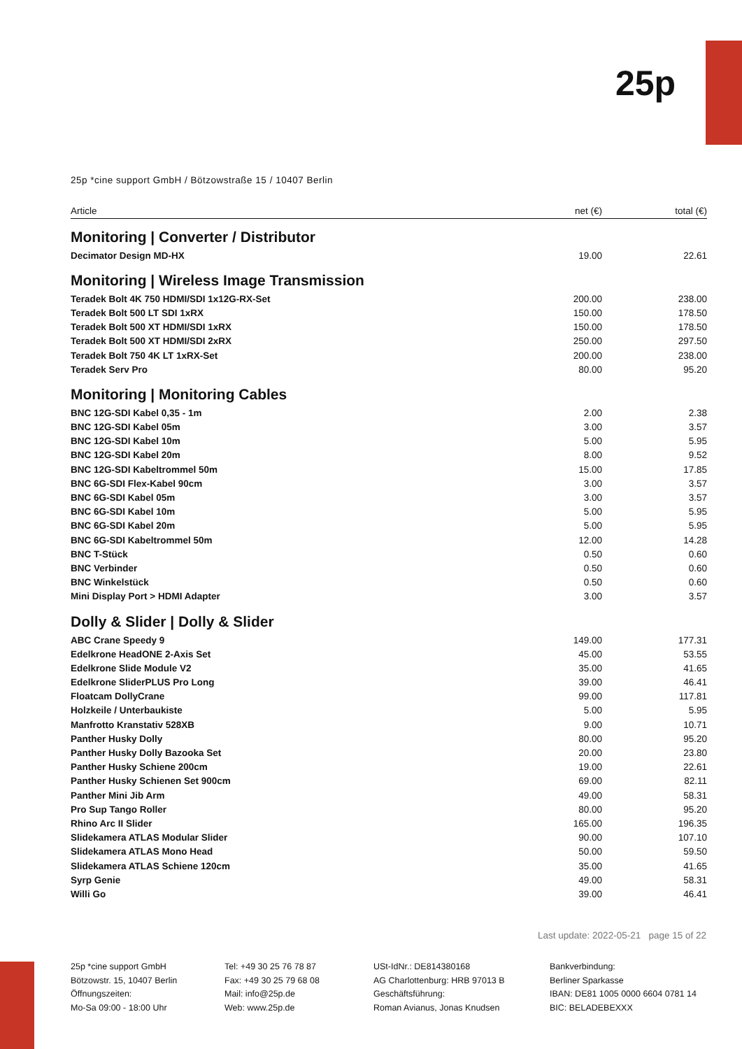25p
25p *cine support GmbH / Bötzowstraße 15 / 10407 Berlin
| Article | net (€) | total (€) |
| --- | --- | --- |
| Monitoring / Converter / Distributor | | |
| Decimator Design MD-HX | 19.00 | 22.61 |
| Monitoring / Wireless Image Transmission | | |
| Teradek Bolt 4K 750 HDMI/SDI 1x12G-RX-Set | 200.00 | 238.00 |
| Teradek Bolt 500 LT SDI 1xRX | 150.00 | 178.50 |
| Teradek Bolt 500 XT HDMI/SDI 1xRX | 150.00 | 178.50 |
| Teradek Bolt 500 XT HDMI/SDI 2xRX | 250.00 | 297.50 |
| Teradek Bolt 750 4K LT 1xRX-Set | 200.00 | 238.00 |
| Teradek Serv Pro | 80.00 | 95.20 |
| Monitoring / Monitoring Cables | | |
| BNC 12G-SDI Kabel 0,35 - 1m | 2.00 | 2.38 |
| BNC 12G-SDI Kabel 05m | 3.00 | 3.57 |
| BNC 12G-SDI Kabel 10m | 5.00 | 5.95 |
| BNC 12G-SDI Kabel 20m | 8.00 | 9.52 |
| BNC 12G-SDI Kabeltrommel 50m | 15.00 | 17.85 |
| BNC 6G-SDI Flex-Kabel 90cm | 3.00 | 3.57 |
| BNC 6G-SDI Kabel 05m | 3.00 | 3.57 |
| BNC 6G-SDI Kabel 10m | 5.00 | 5.95 |
| BNC 6G-SDI Kabel 20m | 5.00 | 5.95 |
| BNC 6G-SDI Kabeltrommel 50m | 12.00 | 14.28 |
| BNC T-Stück | 0.50 | 0.60 |
| BNC Verbinder | 0.50 | 0.60 |
| BNC Winkelstück | 0.50 | 0.60 |
| Mini Display Port > HDMI Adapter | 3.00 | 3.57 |
| Dolly & Slider / Dolly & Slider | | |
| ABC Crane Speedy 9 | 149.00 | 177.31 |
| Edelkrone HeadONE 2-Axis Set | 45.00 | 53.55 |
| Edelkrone Slide Module V2 | 35.00 | 41.65 |
| Edelkrone SliderPLUS Pro Long | 39.00 | 46.41 |
| Floatcam DollyCrane | 99.00 | 117.81 |
| Holzkeile / Unterbaukiste | 5.00 | 5.95 |
| Manfrotto Kranstativ 528XB | 9.00 | 10.71 |
| Panther Husky Dolly | 80.00 | 95.20 |
| Panther Husky Dolly Bazooka Set | 20.00 | 23.80 |
| Panther Husky Schiene 200cm | 19.00 | 22.61 |
| Panther Husky Schienen Set 900cm | 69.00 | 82.11 |
| Panther Mini Jib Arm | 49.00 | 58.31 |
| Pro Sup Tango Roller | 80.00 | 95.20 |
| Rhino Arc II Slider | 165.00 | 196.35 |
| Slidekamera ATLAS Modular Slider | 90.00 | 107.10 |
| Slidekamera ATLAS Mono Head | 50.00 | 59.50 |
| Slidekamera ATLAS Schiene 120cm | 35.00 | 41.65 |
| Syrp Genie | 49.00 | 58.31 |
| Willi Go | 39.00 | 46.41 |
Last update: 2022-05-21 page 15 of 22
25p *cine support GmbH
Bötzowstr. 15, 10407 Berlin
Öffnungszeiten:
Mo-Sa 09:00 - 18:00 Uhr
Tel: +49 30 25 76 78 87
Fax: +49 30 25 79 68 08
Mail: info@25p.de
Web: www.25p.de
USt-IdNr.: DE814380168
AG Charlottenburg: HRB 97013 B
Geschäftsführung:
Roman Avianus, Jonas Knudsen
Bankverbindung:
Berliner Sparkasse
IBAN: DE81 1005 0000 6604 0781 14
BIC: BELADEBEXXX